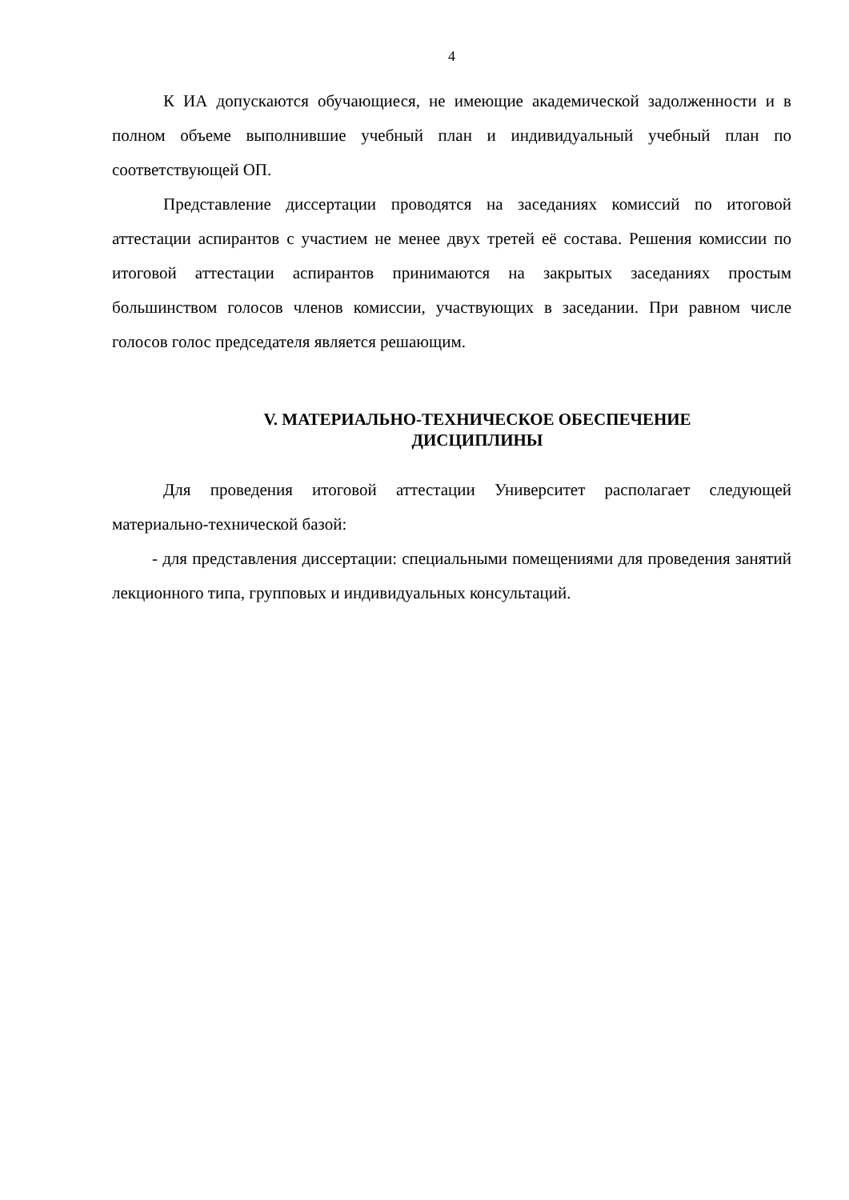4
К ИА допускаются обучающиеся, не имеющие академической задолженности и в полном объеме выполнившие учебный план и индивидуальный учебный план по соответствующей ОП.
Представление диссертации проводятся на заседаниях комиссий по итоговой аттестации аспирантов с участием не менее двух третей её состава. Решения комиссии по итоговой аттестации аспирантов принимаются на закрытых заседаниях простым большинством голосов членов комиссии, участвующих в заседании. При равном числе голосов голос председателя является решающим.
V. МАТЕРИАЛЬНО-ТЕХНИЧЕСКОЕ ОБЕСПЕЧЕНИЕ
ДИСЦИПЛИНЫ
Для проведения итоговой аттестации Университет располагает следующей материально-технической базой:
- для представления диссертации: специальными помещениями для проведения занятий лекционного типа, групповых и индивидуальных консультаций.